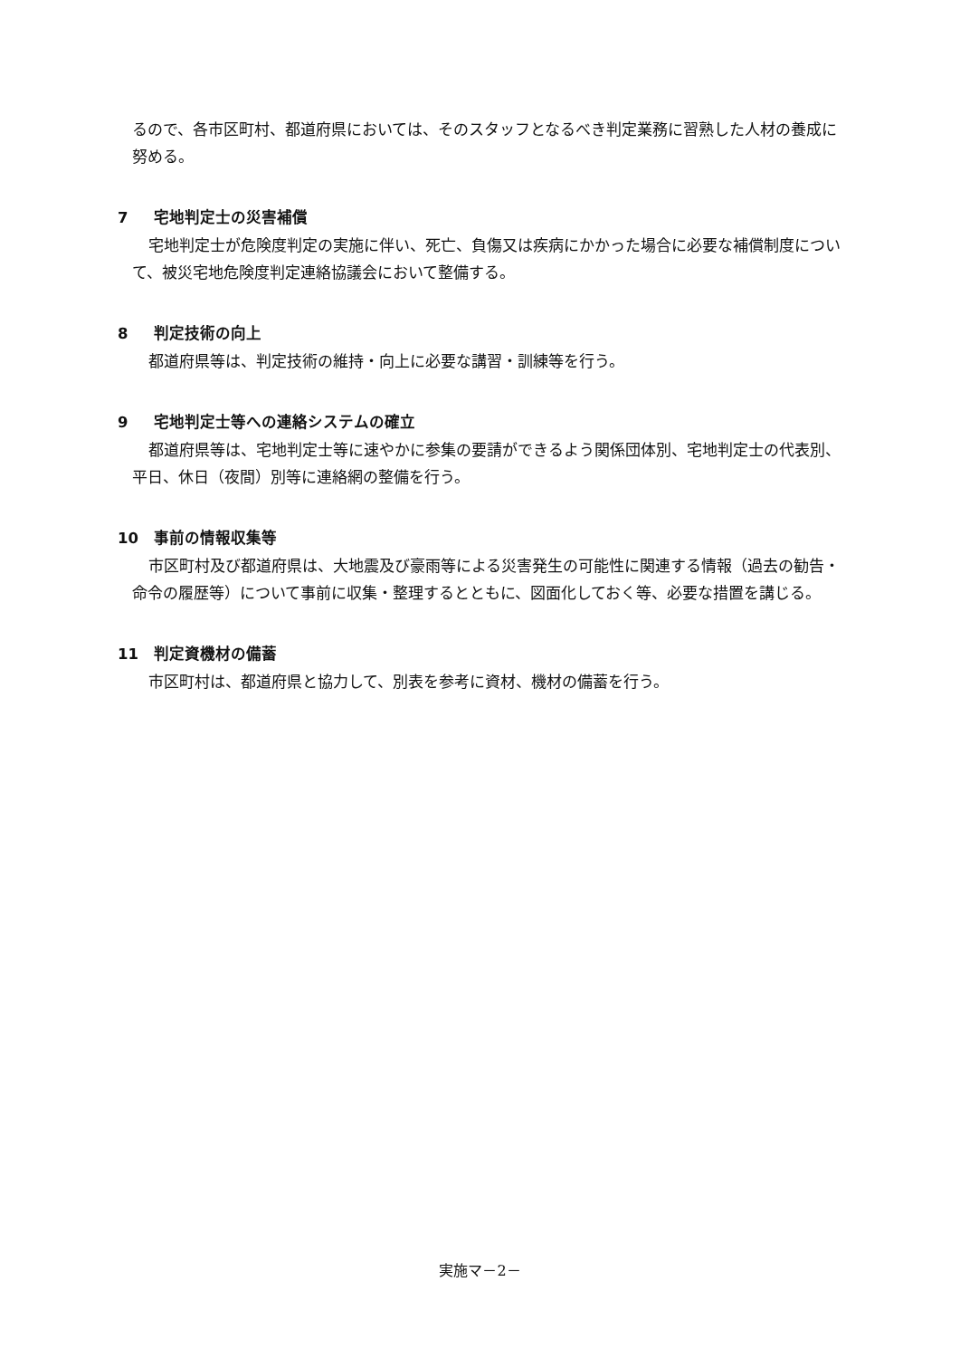るので、各市区町村、都道府県においては、そのスタッフとなるべき判定業務に習熟した人材の養成に努める。
7 宅地判定士の災害補償
宅地判定士が危険度判定の実施に伴い、死亡、負傷又は疾病にかかった場合に必要な補償制度について、被災宅地危険度判定連絡協議会において整備する。
8 判定技術の向上
都道府県等は、判定技術の維持・向上に必要な講習・訓練等を行う。
9 宅地判定士等への連絡システムの確立
都道府県等は、宅地判定士等に速やかに参集の要請ができるよう関係団体別、宅地判定士の代表別、平日、休日（夜間）別等に連絡網の整備を行う。
10 事前の情報収集等
市区町村及び都道府県は、大地震及び豪雨等による災害発生の可能性に関連する情報（過去の勧告・命令の履歴等）について事前に収集・整理するとともに、図面化しておく等、必要な措置を講じる。
11 判定資機材の備蓄
市区町村は、都道府県と協力して、別表を参考に資材、機材の備蓄を行う。
実施マ－2－